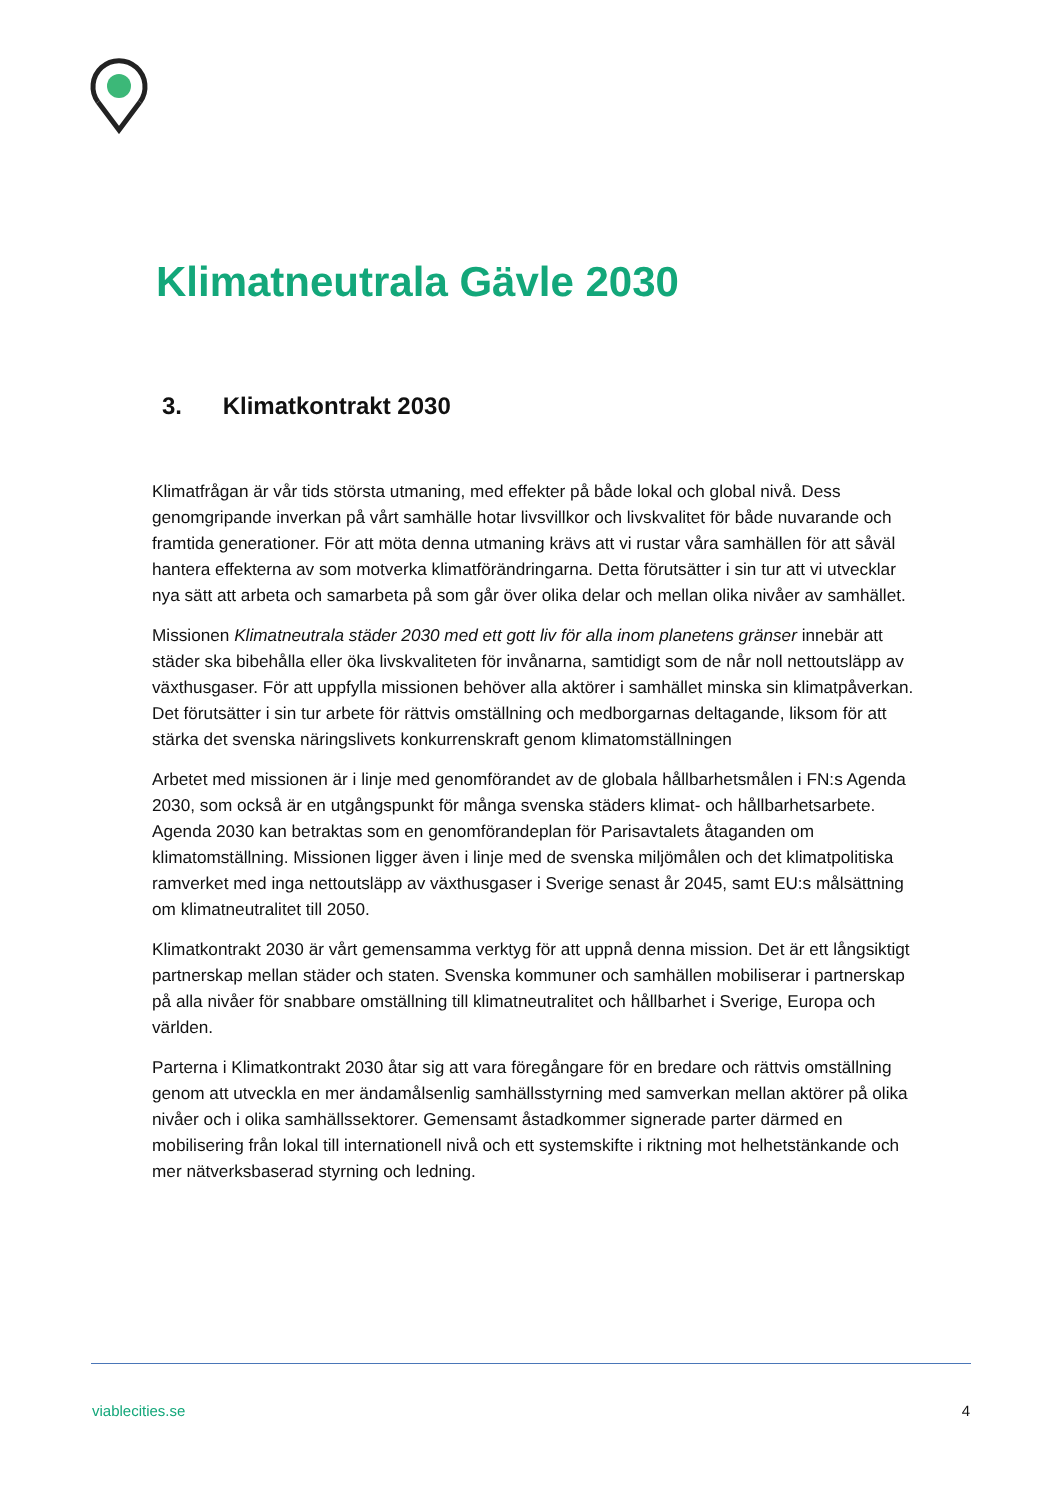Klimatneutrala Gävle 2030
3. Klimatkontrakt 2030
Klimatfrågan är vår tids största utmaning, med effekter på både lokal och global nivå. Dess genomgripande inverkan på vårt samhälle hotar livsvillkor och livskvalitet för både nuvarande och framtida generationer. För att möta denna utmaning krävs att vi rustar våra samhällen för att såväl hantera effekterna av som motverka klimatförändringarna. Detta förutsätter i sin tur att vi utvecklar nya sätt att arbeta och samarbeta på som går över olika delar och mellan olika nivåer av samhället.
Missionen Klimatneutrala städer 2030 med ett gott liv för alla inom planetens gränser innebär att städer ska bibehålla eller öka livskvaliteten för invånarna, samtidigt som de når noll nettoutsläpp av växthusgaser. För att uppfylla missionen behöver alla aktörer i samhället minska sin klimatpåverkan. Det förutsätter i sin tur arbete för rättvis omställning och medborgarnas deltagande, liksom för att stärka det svenska näringslivets konkurrenskraft genom klimatomställningen
Arbetet med missionen är i linje med genomförandet av de globala hållbarhetsmålen i FN:s Agenda 2030, som också är en utgångspunkt för många svenska städers klimat- och hållbarhetsarbete. Agenda 2030 kan betraktas som en genomförandeplan för Parisavtalets åtaganden om klimatomställning. Missionen ligger även i linje med de svenska miljömålen och det klimatpolitiska ramverket med inga nettoutsläpp av växthusgaser i Sverige senast år 2045, samt EU:s målsättning om klimatneutralitet till 2050.
Klimatkontrakt 2030 är vårt gemensamma verktyg för att uppnå denna mission. Det är ett långsiktigt partnerskap mellan städer och staten. Svenska kommuner och samhällen mobiliserar i partnerskap på alla nivåer för snabbare omställning till klimatneutralitet och hållbarhet i Sverige, Europa och världen.
Parterna i Klimatkontrakt 2030 åtar sig att vara föregångare för en bredare och rättvis omställning genom att utveckla en mer ändamålsenlig samhällsstyrning med samverkan mellan aktörer på olika nivåer och i olika samhällssektorer. Gemensamt åstadkommer signerade parter därmed en mobilisering från lokal till internationell nivå och ett systemskifte i riktning mot helhetstänkande och mer nätverksbaserad styrning och ledning.
viablecities.se 4